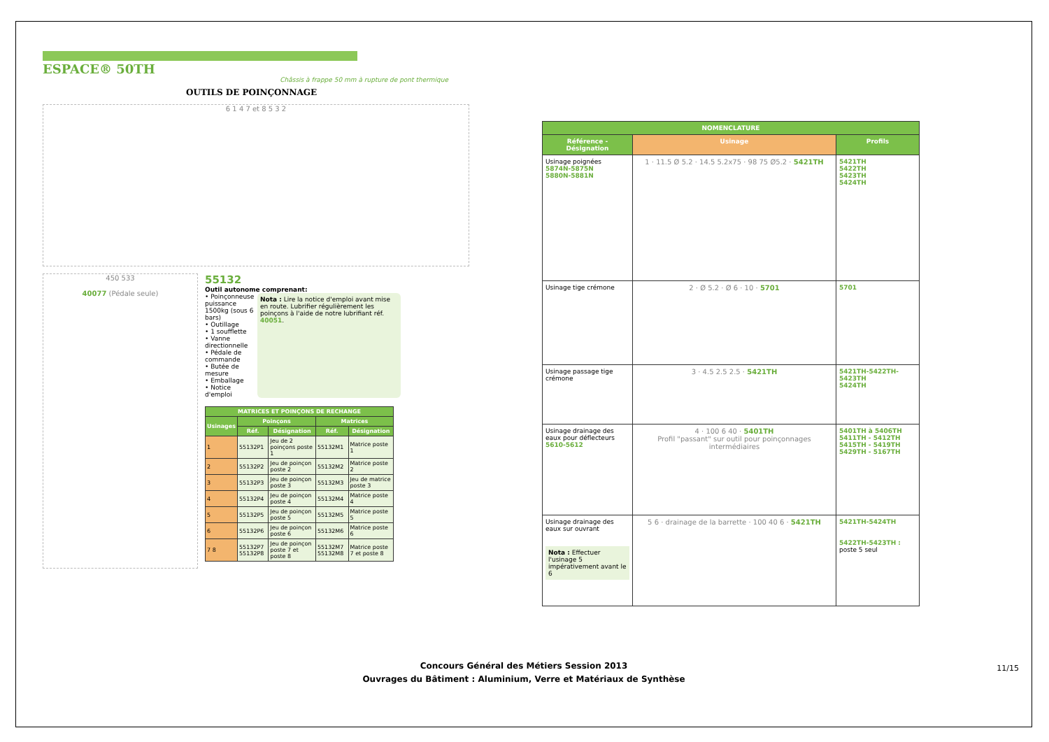ESPACE® 50TH
Châssis à frappe 50 mm à rupture de pont thermique
OUTILS DE POINÇONNAGE
6 1 4 7 et 8 5 3 2
450 533
40077 (Pédale seule)
55132
Outil autonome comprenant:
• Poinçonneuse puissance 1500kg (sous 6 bars)
• Outillage
• 1 soufflette
• Vanne directionnelle
• Pédale de commande
• Butée de mesure
• Emballage
• Notice d'emploi
Nota : Lire la notice d'emploi avant mise en route. Lubrifier régulièrement les poinçons à l'aide de notre lubrifiant réf. 40051.
| MATRICES ET POINÇONS DE RECHANGE | | | | |
| --- | --- | --- | --- | --- |
| Usinages | Poinçons | | Matrices | |
| | Réf. | Désignation | Réf. | Désignation |
| 1 | 55132P1 | Jeu de 2 poinçons poste 1 | 55132M1 | Matrice poste 1 |
| 2 | 55132P2 | Jeu de poinçon poste 2 | 55132M2 | Matrice poste 2 |
| 3 | 55132P3 | Jeu de poinçon poste 3 | 55132M3 | Jeu de matrice poste 3 |
| 4 | 55132P4 | Jeu de poinçon poste 4 | 55132M4 | Matrice poste 4 |
| 5 | 55132P5 | Jeu de poinçon poste 5 | 55132M5 | Matrice poste 5 |
| 6 | 55132P6 | Jeu de poinçon poste 6 | 55132M6 | Matrice poste 6 |
| 7 8 | 55132P7 55132P8 | Jeu de poinçon poste 7 et poste 8 | 55132M7 55132M8 | Matrice poste 7 et poste 8 |
| NOMENCLATURE | | |
| --- | --- | --- |
| Référence - Désignation | Usinage | Profils |
| Usinage poignées 5874N-5875N 5880N-5881N | 1 · 11.5 Ø 5.2 · 14.5 5.2x75 · 98 75 Ø5.2 · 5421TH | 5421TH 5422TH 5423TH 5424TH |
| Usinage tige crémone | 2 · Ø 5.2 · Ø 6 · 10 · 5701 | 5701 |
| Usinage passage tige crémone | 3 · 4.5 2.5 2.5 · 5421TH | 5421TH-5422TH-5423TH 5424TH |
| Usinage drainage des eaux pour déflecteurs 5610-5612 | 4 · 100 6 40 · 5401TH Profil "passant" sur outil pour poinçonnages intermédiaires | 5401TH à 5406TH 5411TH - 5412TH 5415TH - 5419TH 5429TH - 5167TH |
| Usinage drainage des eaux sur ouvrant Nota : Effectuer l'usinage 5 impérativement avant le 6 | 5 6 · drainage de la barrette · 100 40 6 · 5421TH | 5421TH-5424TH 5422TH-5423TH : poste 5 seul |
Concours Général des Métiers Session 2013
Ouvrages du Bâtiment : Aluminium, Verre et Matériaux de Synthèse
11/15